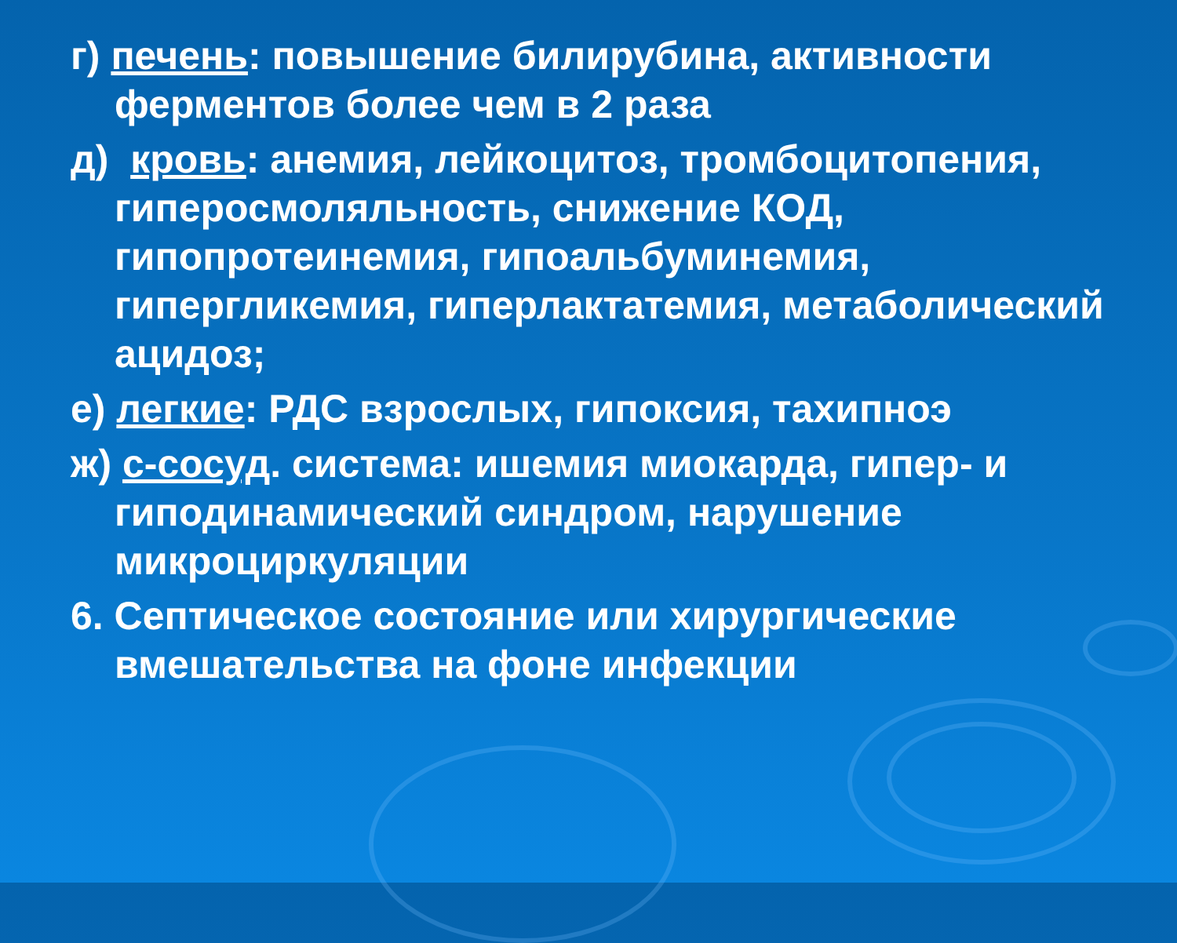г) печень: повышение билирубина, активности ферментов более чем в 2 раза
д) кровь: анемия, лейкоцитоз, тромбоцитопения, гиперосмоляльность, снижение КОД, гипопротеинемия, гипоальбуминемия, гипергликемия, гиперлактатемия, метаболический ацидоз;
е) легкие: РДС взрослых, гипоксия, тахипноэ
ж) с-сосуд. система: ишемия миокарда, гипер- и гиподинамический синдром, нарушение микроциркуляции
6. Септическое состояние или хирургические вмешательства на фоне инфекции